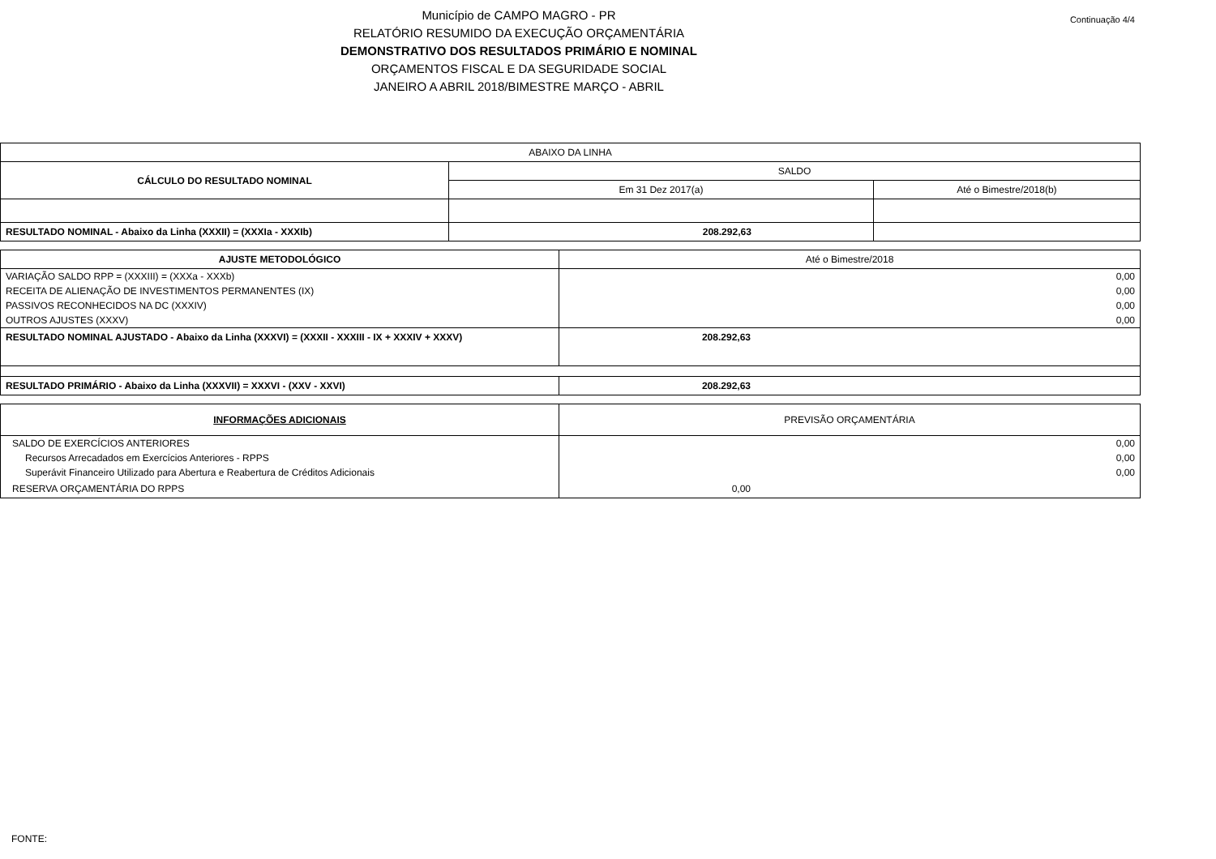Continuação 4/4
Município de CAMPO MAGRO - PR
RELATÓRIO RESUMIDO DA EXECUÇÃO ORÇAMENTÁRIA
DEMONSTRATIVO DOS RESULTADOS PRIMÁRIO E NOMINAL
ORÇAMENTOS FISCAL E DA SEGURIDADE SOCIAL
JANEIRO A ABRIL 2018/BIMESTRE MARÇO - ABRIL
| ABAIXO DA LINHA | | |
| CÁLCULO DO RESULTADO NOMINAL | SALDO | |
| | Em 31 Dez 2017(a) | Até o Bimestre/2018(b) |
| RESULTADO NOMINAL - Abaixo da Linha (XXXII) = (XXXIa - XXXIb) | 208.292,63 | |
| AJUSTE METODOLÓGICO | Até o Bimestre/2018 |
| VARIAÇÃO SALDO RPP = (XXXIII) = (XXXa - XXXb) | 0,00 |
| RECEITA DE ALIENAÇÃO DE INVESTIMENTOS PERMANENTES (IX) | 0,00 |
| PASSIVOS RECONHECIDOS NA DC (XXXIV) | 0,00 |
| OUTROS AJUSTES (XXXV) | 0,00 |
| RESULTADO NOMINAL AJUSTADO - Abaixo da Linha (XXXVI) = (XXXII - XXXIII - IX + XXXIV + XXXV) | 208.292,63 |
| RESULTADO PRIMÁRIO - Abaixo da Linha (XXXVII) = XXXVI - (XXV - XXVI) | 208.292,63 |
| INFORMAÇÕES ADICIONAIS | PREVISÃO ORÇAMENTÁRIA |
| SALDO DE EXERCÍCIOS ANTERIORES | 0,00 |
| Recursos Arrecadados em Exercícios Anteriores - RPPS | 0,00 |
| Superávit Financeiro Utilizado para Abertura e Reabertura de Créditos Adicionais | 0,00 |
| RESERVA ORÇAMENTÁRIA DO RPPS | 0,00 |
FONTE: